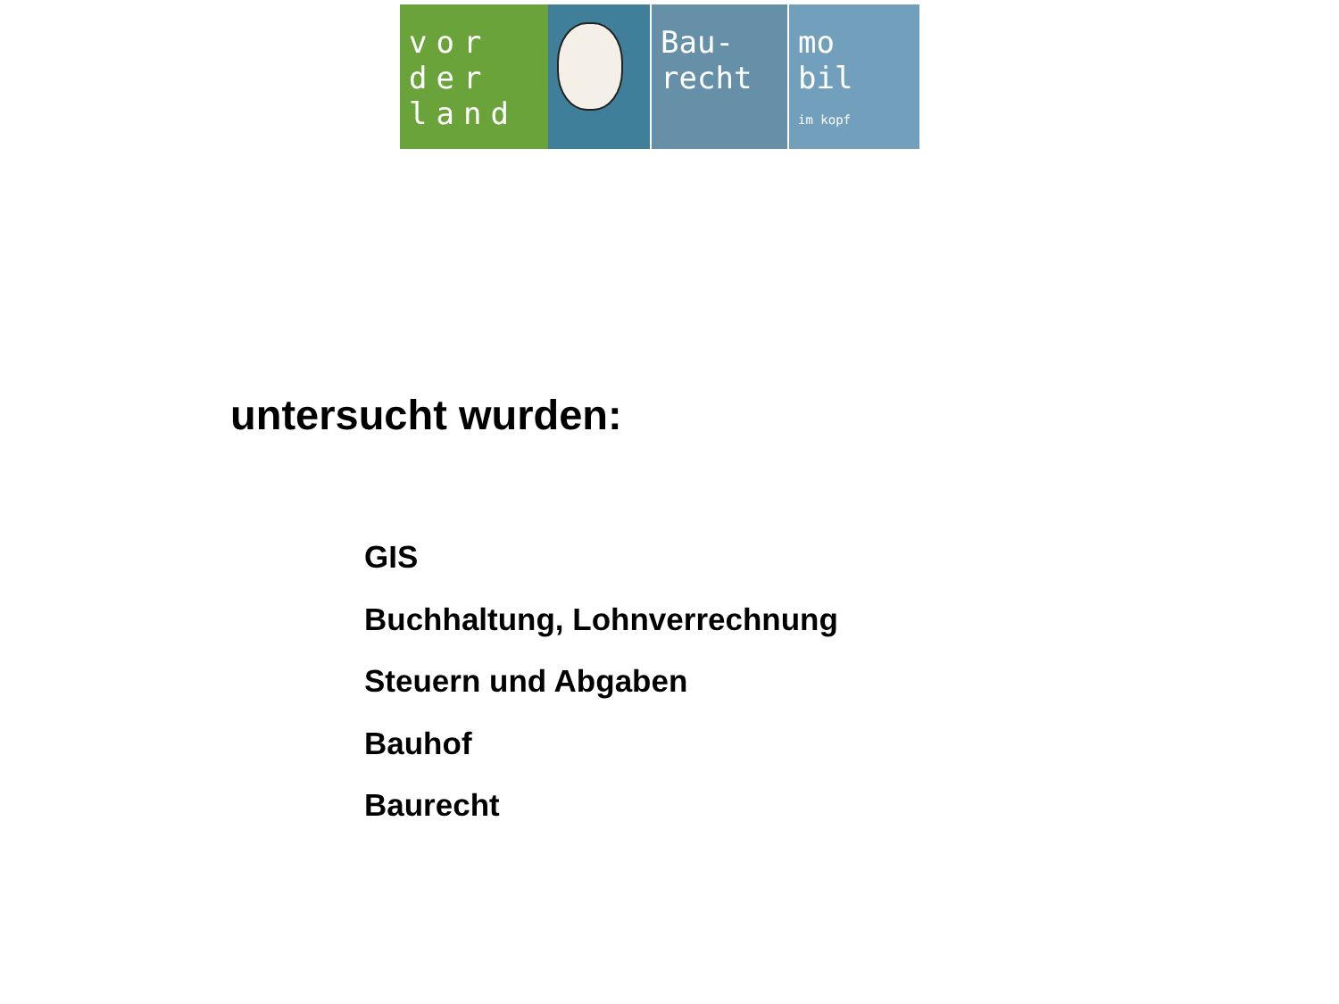vor der land
Bau-
recht
mo
bil
im kopf
untersucht wurden:
GIS
Buchhaltung, Lohnverrechnung
Steuern und Abgaben
Bauhof
Baurecht